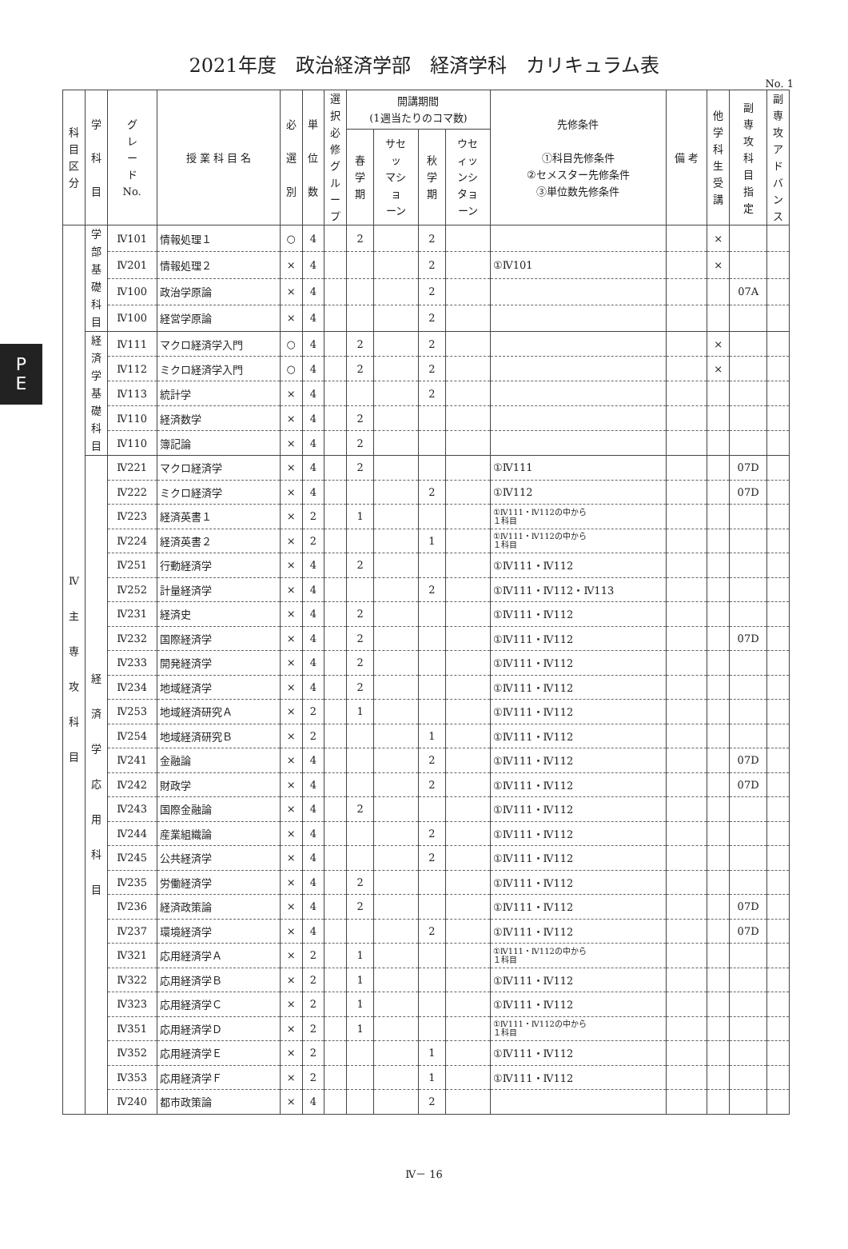2021年度　政治経済学部　経済学科　カリキュラム表
No. 1
P
E
| 科 目 区 分 | 学 科 目 | グ レ ー ド No. | 授 業 科 目 名 | 必 選 別 | 単 位 数 | 選 択 必 修 グ ル ー プ | 開講期間 (1週当たりのコマ数) | | | | 先修条件 ①科目先修条件 ②セメスター先修条件 ③単位数先修条件 | 備 考 | 他 学 科 生 受 講 | 副 専 攻 科 目 指 定 | 副 専 攻 ア ド バ ン ス |
| --- | --- | --- | --- | --- | --- | --- | --- | --- | --- | --- | --- | --- | --- | --- | --- |
| | | | | | | | 春 学 期 | サセ ッ マシ ョ ーン | 秋 学 期 | ウセ ィッ ンシ タョ ーン | | | | | |
| Ⅳ 主 専 攻 科 目 | 学 部 基 礎 科 目 | Ⅳ101 | 情報処理１ | ○ | 4 | | 2 | | 2 | | | | × | | |
| | | Ⅳ201 | 情報処理２ | × | 4 | | | | 2 | | ①Ⅳ101 | | × | | |
| | | Ⅳ100 | 政治学原論 | × | 4 | | | | 2 | | | | | 07A | |
| | | Ⅳ100 | 経営学原論 | × | 4 | | | | 2 | | | | | | |
| | 経 済 学 基 礎 科 目 | Ⅳ111 | マクロ経済学入門 | ○ | 4 | | 2 | | 2 | | | | × | | |
| | | Ⅳ112 | ミクロ経済学入門 | ○ | 4 | | 2 | | 2 | | | | × | | |
| | | Ⅳ113 | 統計学 | × | 4 | | | | 2 | | | | | | |
| | | Ⅳ110 | 経済数学 | × | 4 | | 2 | | | | | | | | |
| | | Ⅳ110 | 簿記論 | × | 4 | | 2 | | | | | | | | |
| | 経 済 学 応 用 科 目 | Ⅳ221 | マクロ経済学 | × | 4 | | 2 | | | | ①Ⅳ111 | | | 07D | |
| | | Ⅳ222 | ミクロ経済学 | × | 4 | | | | 2 | | ①Ⅳ112 | | | 07D | |
| | | Ⅳ223 | 経済英書１ | × | 2 | | 1 | | | | ①Ⅳ111・Ⅳ112の中から １科目 | | | | |
| | | Ⅳ224 | 経済英書２ | × | 2 | | | | 1 | | ①Ⅳ111・Ⅳ112の中から １科目 | | | | |
| | | Ⅳ251 | 行動経済学 | × | 4 | | 2 | | | | ①Ⅳ111・Ⅳ112 | | | | |
| | | Ⅳ252 | 計量経済学 | × | 4 | | | | 2 | | ①Ⅳ111・Ⅳ112・Ⅳ113 | | | | |
| | | Ⅳ231 | 経済史 | × | 4 | | 2 | | | | ①Ⅳ111・Ⅳ112 | | | | |
| | | Ⅳ232 | 国際経済学 | × | 4 | | 2 | | | | ①Ⅳ111・Ⅳ112 | | | 07D | |
| | | Ⅳ233 | 開発経済学 | × | 4 | | 2 | | | | ①Ⅳ111・Ⅳ112 | | | | |
| | | Ⅳ234 | 地域経済学 | × | 4 | | 2 | | | | ①Ⅳ111・Ⅳ112 | | | | |
| | | Ⅳ253 | 地域経済研究Ａ | × | 2 | | 1 | | | | ①Ⅳ111・Ⅳ112 | | | | |
| | | Ⅳ254 | 地域経済研究Ｂ | × | 2 | | | | 1 | | ①Ⅳ111・Ⅳ112 | | | | |
| | | Ⅳ241 | 金融論 | × | 4 | | | | 2 | | ①Ⅳ111・Ⅳ112 | | | 07D | |
| | | Ⅳ242 | 財政学 | × | 4 | | | | 2 | | ①Ⅳ111・Ⅳ112 | | | 07D | |
| | | Ⅳ243 | 国際金融論 | × | 4 | | 2 | | | | ①Ⅳ111・Ⅳ112 | | | | |
| | | Ⅳ244 | 産業組織論 | × | 4 | | | | 2 | | ①Ⅳ111・Ⅳ112 | | | | |
| | | Ⅳ245 | 公共経済学 | × | 4 | | | | 2 | | ①Ⅳ111・Ⅳ112 | | | | |
| | | Ⅳ235 | 労働経済学 | × | 4 | | 2 | | | | ①Ⅳ111・Ⅳ112 | | | | |
| | | Ⅳ236 | 経済政策論 | × | 4 | | 2 | | | | ①Ⅳ111・Ⅳ112 | | | 07D | |
| | | Ⅳ237 | 環境経済学 | × | 4 | | | | 2 | | ①Ⅳ111・Ⅳ112 | | | 07D | |
| | | Ⅳ321 | 応用経済学Ａ | × | 2 | | 1 | | | | ①Ⅳ111・Ⅳ112の中から １科目 | | | | |
| | | Ⅳ322 | 応用経済学Ｂ | × | 2 | | 1 | | | | ①Ⅳ111・Ⅳ112 | | | | |
| | | Ⅳ323 | 応用経済学Ｃ | × | 2 | | 1 | | | | ①Ⅳ111・Ⅳ112 | | | | |
| | | Ⅳ351 | 応用経済学Ｄ | × | 2 | | 1 | | | | ①Ⅳ111・Ⅳ112の中から １科目 | | | | |
| | | Ⅳ352 | 応用経済学Ｅ | × | 2 | | | | 1 | | ①Ⅳ111・Ⅳ112 | | | | |
| | | Ⅳ353 | 応用経済学Ｆ | × | 2 | | | | 1 | | ①Ⅳ111・Ⅳ112 | | | | |
| | | Ⅳ240 | 都市政策論 | × | 4 | | | | 2 | | | | | | |
Ⅳ－ 16